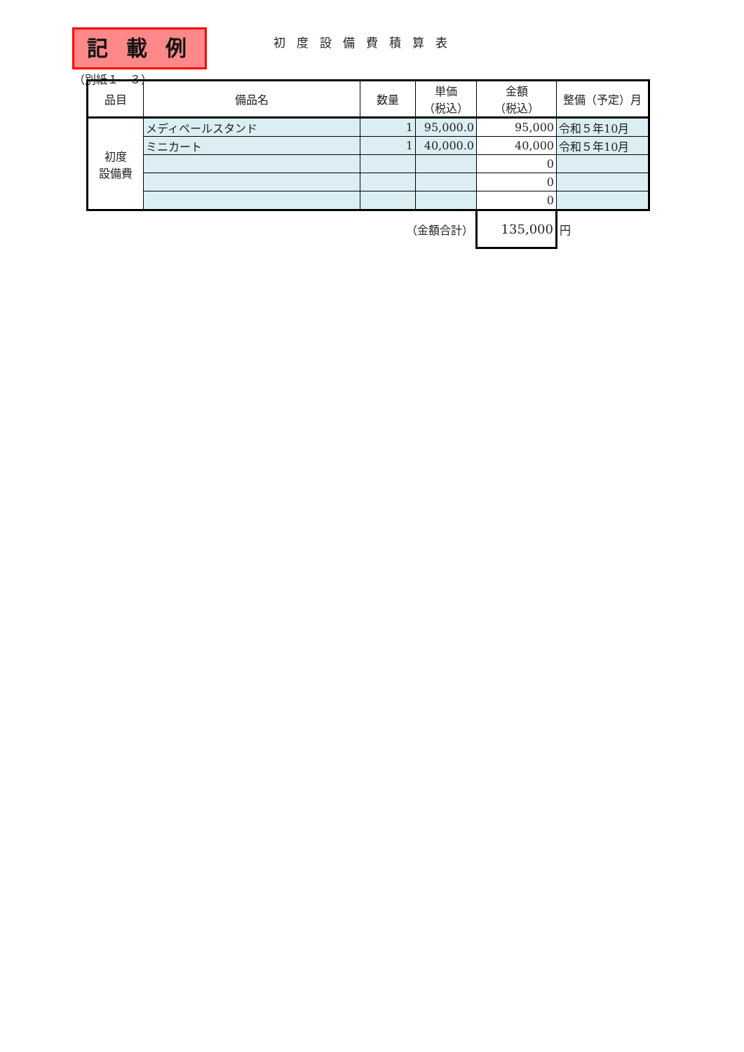（別紙１－３）
記 載 例
初度設備費積算表
| 品目 | 備品名 | 数量 | 単価 （税込） | 金額 （税込） | 整備（予定）月 |
| --- | --- | --- | --- | --- | --- |
| 初度 設備費 | メディペールスタンド | 1 | 95,000.0 | 95,000 | 令和５年10月 |
| | ミニカート | 1 | 40,000.0 | 40,000 | 令和５年10月 |
| | | | | 0 | |
| | | | | 0 | |
| | | | | 0 | |
| （金額合計） | | | | 135,000 | 円 |